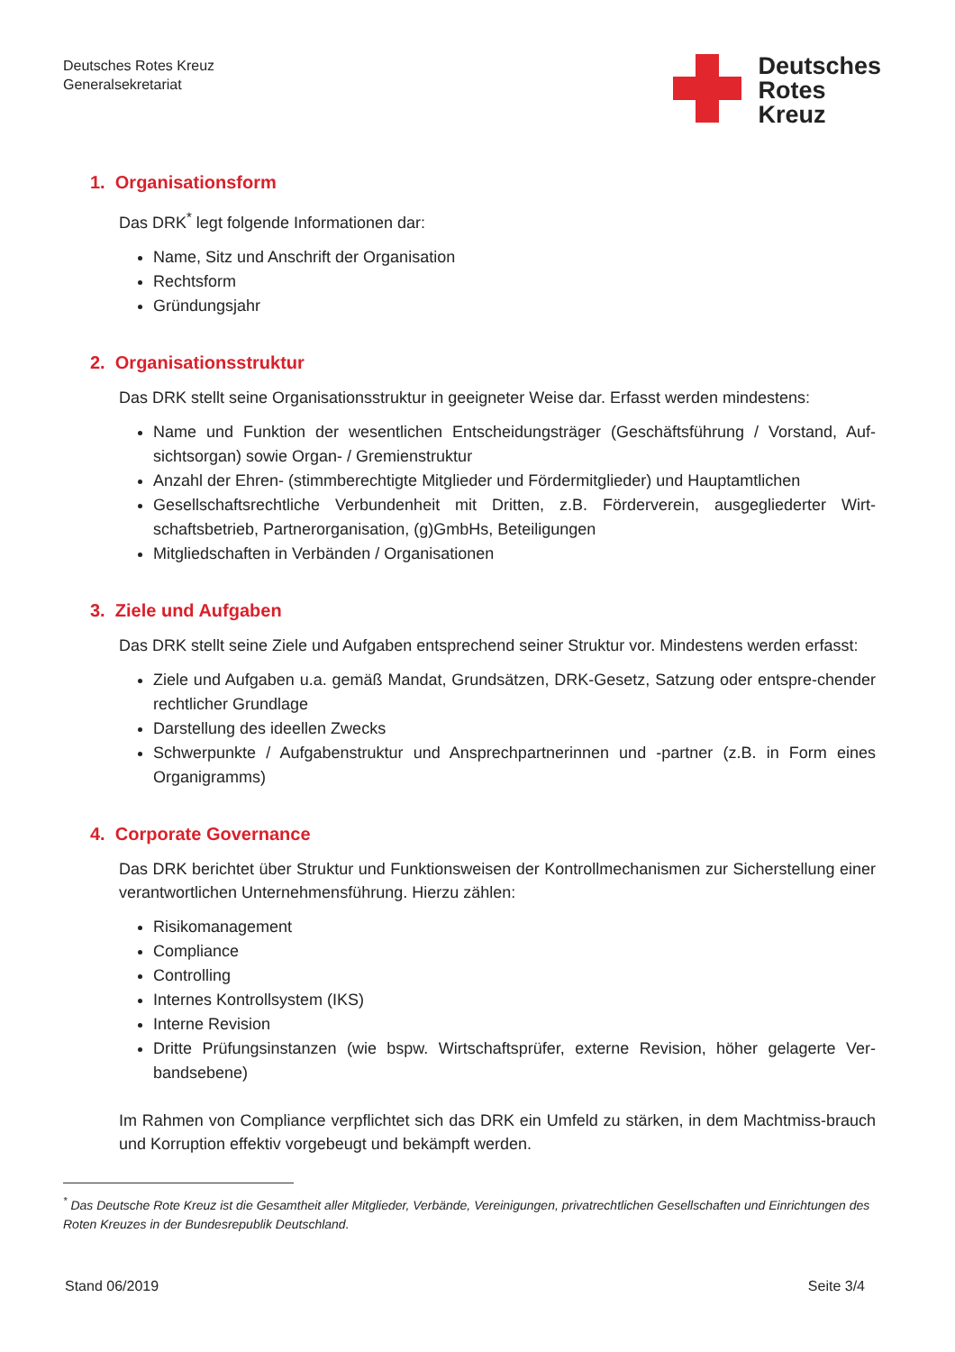Deutsches Rotes Kreuz
Generalsekretariat
Deutsches
Rotes
Kreuz
1. Organisationsform
Das DRK<sup>*</sup> legt folgende Informationen dar:
Name, Sitz und Anschrift der Organisation
Rechtsform
Gründungsjahr
2. Organisationsstruktur
Das DRK stellt seine Organisationsstruktur in geeigneter Weise dar. Erfasst werden mindestens:
Name und Funktion der wesentlichen Entscheidungsträger (Geschäftsführung / Vorstand, Auf-sichtsorgan) sowie Organ- / Gremienstruktur
Anzahl der Ehren- (stimmberechtigte Mitglieder und Fördermitglieder) und Hauptamtlichen
Gesellschaftsrechtliche Verbundenheit mit Dritten, z.B. Förderverein, ausgegliederter Wirt-schaftsbetrieb, Partnerorganisation, (g)GmbHs, Beteiligungen
Mitgliedschaften in Verbänden / Organisationen
3. Ziele und Aufgaben
Das DRK stellt seine Ziele und Aufgaben entsprechend seiner Struktur vor. Mindestens werden erfasst:
Ziele und Aufgaben u.a. gemäß Mandat, Grundsätzen, DRK-Gesetz, Satzung oder entspre-chender rechtlicher Grundlage
Darstellung des ideellen Zwecks
Schwerpunkte / Aufgabenstruktur und Ansprechpartnerinnen und -partner (z.B. in Form eines Organigramms)
4. Corporate Governance
Das DRK berichtet über Struktur und Funktionsweisen der Kontrollmechanismen zur Sicherstellung einer verantwortlichen Unternehmensführung. Hierzu zählen:
Risikomanagement
Compliance
Controlling
Internes Kontrollsystem (IKS)
Interne Revision
Dritte Prüfungsinstanzen (wie bspw. Wirtschaftsprüfer, externe Revision, höher gelagerte Ver-bandsebene)
Im Rahmen von Compliance verpflichtet sich das DRK ein Umfeld zu stärken, in dem Machtmiss-brauch und Korruption effektiv vorgebeugt und bekämpft werden.
<sup>*</sup> Das Deutsche Rote Kreuz ist die Gesamtheit aller Mitglieder, Verbände, Vereinigungen, privatrechtlichen Gesellschaften und Einrichtungen des Roten Kreuzes in der Bundesrepublik Deutschland.
Stand 06/2019 Seite 3/4